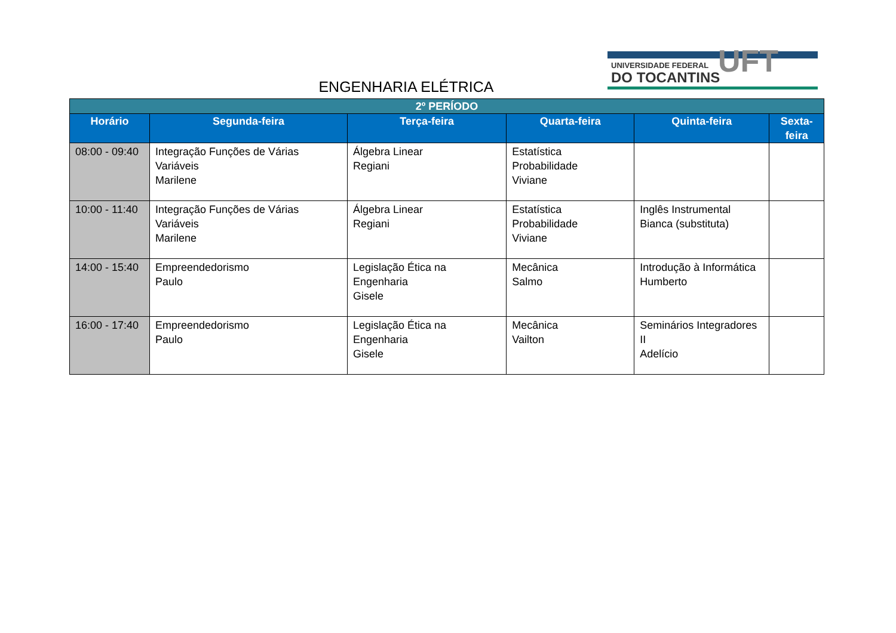UNIVERSIDADE FEDERAL
DO TOCANTINS UFT
ENGENHARIA ELÉTRICA
| 2º PERÍODO | | | | | |
| --- | --- | --- | --- | --- | --- |
| Horário | Segunda-feira | Terça-feira | Quarta-feira | Quinta-feira | Sexta-feira |
| 08:00 - 09:40 | Integração Funções de Várias Variáveis Marilene | Álgebra Linear Regiani | Estatística Probabilidade Viviane | | |
| 10:00 - 11:40 | Integração Funções de Várias Variáveis Marilene | Álgebra Linear Regiani | Estatística Probabilidade Viviane | Inglês Instrumental Bianca (substituta) | |
| 14:00 - 15:40 | Empreendedorismo Paulo | Legislação Ética na Engenharia Gisele | Mecânica Salmo | Introdução à Informática Humberto | |
| 16:00 - 17:40 | Empreendedorismo Paulo | Legislação Ética na Engenharia Gisele | Mecânica Vailton | Seminários Integradores II Adelício | |